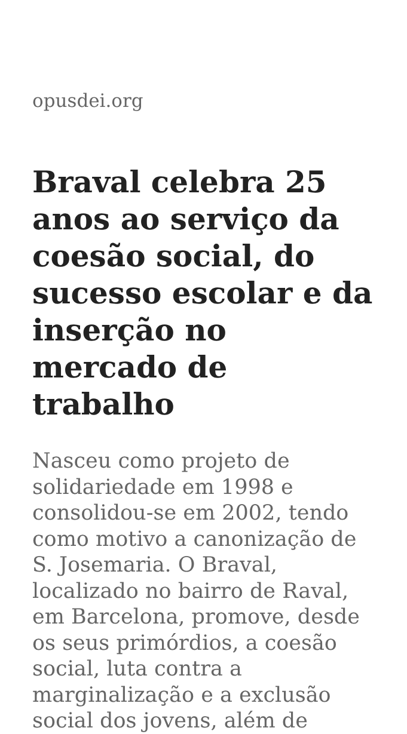opusdei.org
Braval celebra 25 anos ao serviço da coesão social, do sucesso escolar e da inserção no mercado de trabalho
Nasceu como projeto de solidariedade em 1998 e consolidou-se em 2002, tendo como motivo a canonização de S. Josemaria. O Braval, localizado no bairro de Raval, em Barcelona, promove, desde os seus primórdios, a coesão social, luta contra a marginalização e a exclusão social dos jovens, além de